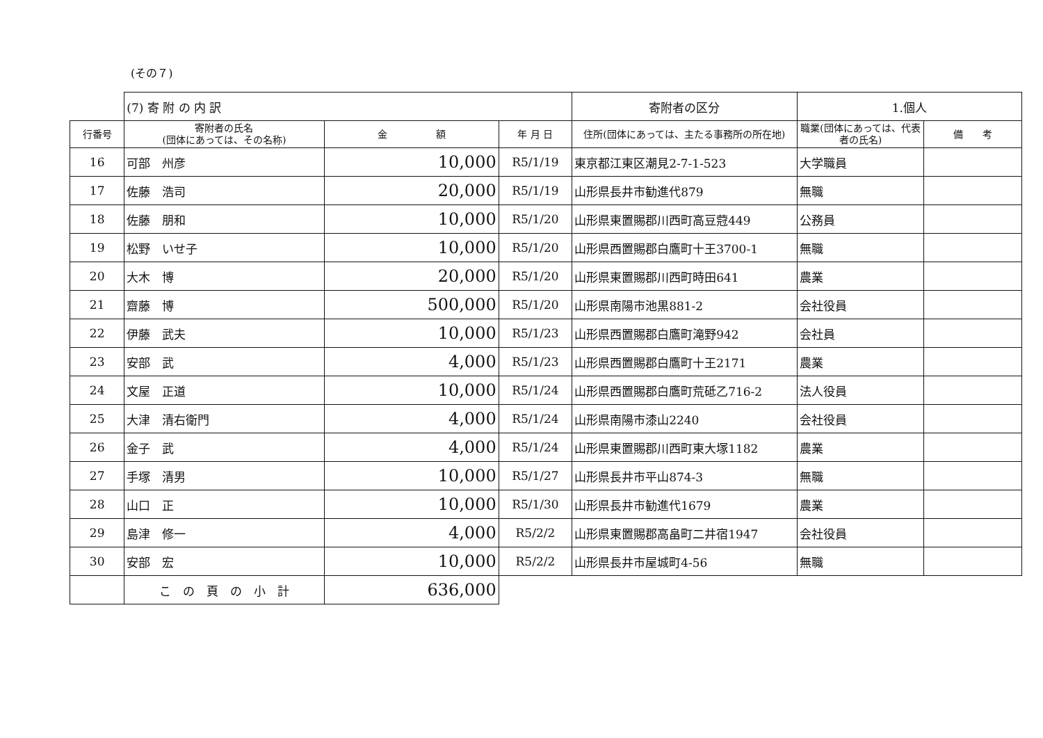(その７)
| | (7) 寄 附 の 内 訳 | | | 寄附者の区分 | 1.個人 | |
| 行番号 | 寄附者の氏名 (団体にあっては、その名称) | 金 額 | 年 月 日 | 住所(団体にあっては、主たる事務所の所在地) | 職業(団体にあっては、代表者の氏名) | 備 考 |
| 16 | 可部 州彦 | 10,000 | R5/1/19 | 東京都江東区潮見2-7-1-523 | 大学職員 | |
| 17 | 佐藤 浩司 | 20,000 | R5/1/19 | 山形県長井市勧進代879 | 無職 | |
| 18 | 佐藤 朋和 | 10,000 | R5/1/20 | 山形県東置賜郡川西町高豆蒄449 | 公務員 | |
| 19 | 松野 いせ子 | 10,000 | R5/1/20 | 山形県西置賜郡白鷹町十王3700-1 | 無職 | |
| 20 | 大木 博 | 20,000 | R5/1/20 | 山形県東置賜郡川西町時田641 | 農業 | |
| 21 | 齋藤 博 | 500,000 | R5/1/20 | 山形県南陽市池黒881-2 | 会社役員 | |
| 22 | 伊藤 武夫 | 10,000 | R5/1/23 | 山形県西置賜郡白鷹町滝野942 | 会社員 | |
| 23 | 安部 武 | 4,000 | R5/1/23 | 山形県西置賜郡白鷹町十王2171 | 農業 | |
| 24 | 文屋 正道 | 10,000 | R5/1/24 | 山形県西置賜郡白鷹町荒砥乙716-2 | 法人役員 | |
| 25 | 大津 清右衛門 | 4,000 | R5/1/24 | 山形県南陽市漆山2240 | 会社役員 | |
| 26 | 金子 武 | 4,000 | R5/1/24 | 山形県東置賜郡川西町東大塚1182 | 農業 | |
| 27 | 手塚 清男 | 10,000 | R5/1/27 | 山形県長井市平山874-3 | 無職 | |
| 28 | 山口 正 | 10,000 | R5/1/30 | 山形県長井市勧進代1679 | 農業 | |
| 29 | 島津 修一 | 4,000 | R5/2/2 | 山形県東置賜郡高畠町二井宿1947 | 会社役員 | |
| 30 | 安部 宏 | 10,000 | R5/2/2 | 山形県長井市屋城町4-56 | 無職 | |
| | こ の 頁 の 小 計 | 636,000 | | | | |